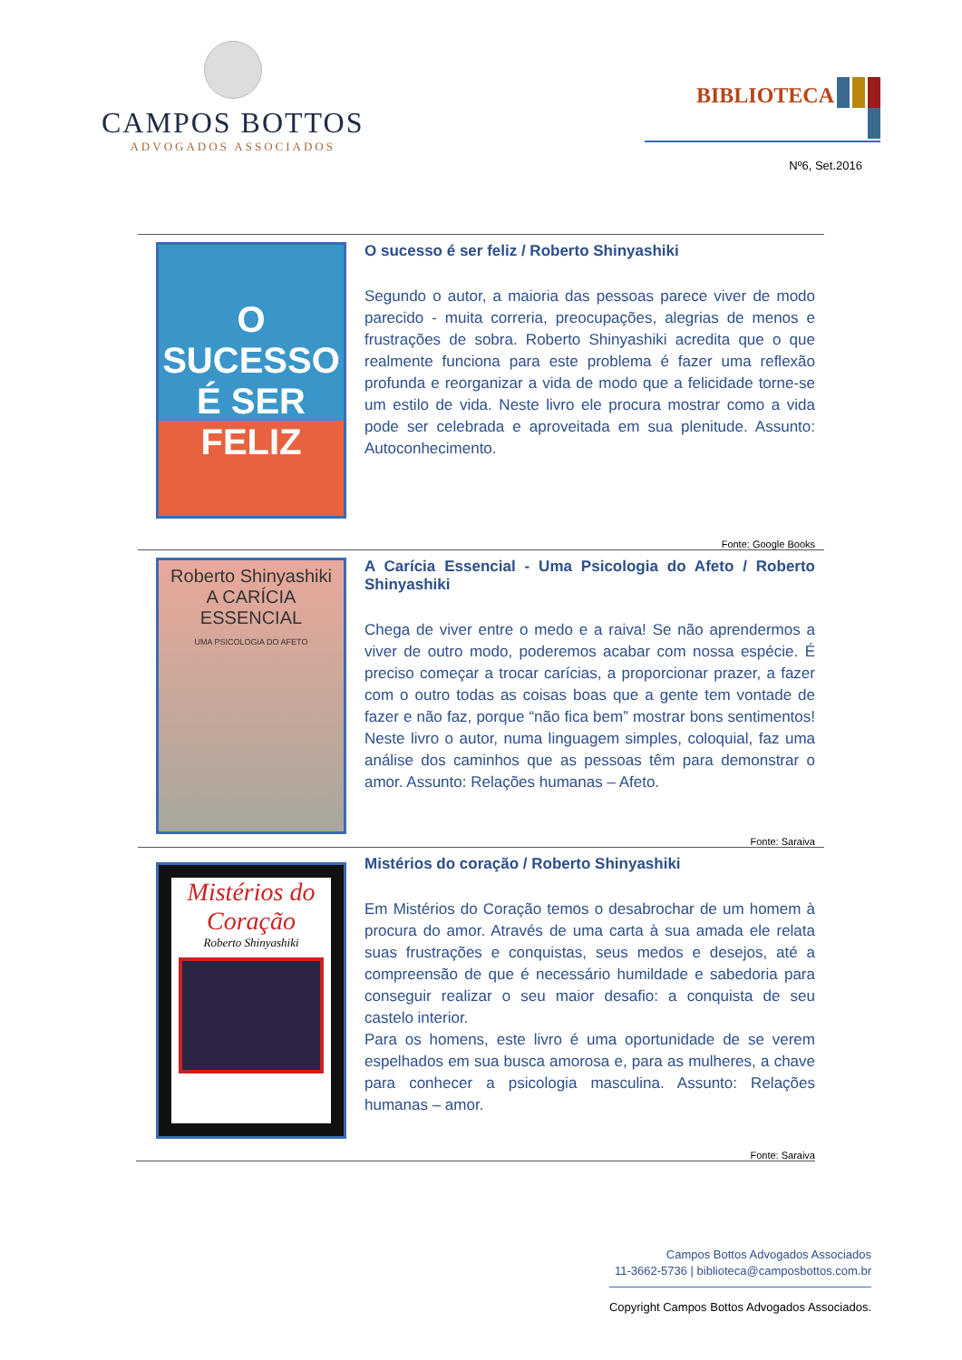CAMPOS BOTTOS
ADVOGADOS ASSOCIADOS
BIBLIOTECA
Nº6, Set.2016
O SUCESSO É SER FELIZ
O sucesso é ser feliz / Roberto Shinyashiki
Segundo o autor, a maioria das pessoas parece viver de modo parecido - muita correria, preocupações, alegrias de menos e frustrações de sobra. Roberto Shinyashiki acredita que o que realmente funciona para este problema é fazer uma reflexão profunda e reorganizar a vida de modo que a felicidade torne-se um estilo de vida. Neste livro ele procura mostrar como a vida pode ser celebrada e aproveitada em sua plenitude. Assunto: Autoconhecimento.
Fonte: Google Books
Roberto Shinyashiki
A CARÍCIA ESSENCIAL
UMA PSICOLOGIA DO AFETO
A Carícia Essencial - Uma Psicologia do Afeto / Roberto Shinyashiki
Chega de viver entre o medo e a raiva! Se não aprendermos a viver de outro modo, poderemos acabar com nossa espécie. É preciso começar a trocar carícias, a proporcionar prazer, a fazer com o outro todas as coisas boas que a gente tem vontade de fazer e não faz, porque “não fica bem” mostrar bons sentimentos! Neste livro o autor, numa linguagem simples, coloquial, faz uma análise dos caminhos que as pessoas têm para demonstrar o amor. Assunto: Relações humanas – Afeto.
Fonte: Saraiva
Mistérios do Coração
Roberto Shinyashiki
Mistérios do coração / Roberto Shinyashiki
Em Mistérios do Coração temos o desabrochar de um homem à procura do amor. Através de uma carta à sua amada ele relata suas frustrações e conquistas, seus medos e desejos, até a compreensão de que é necessário humildade e sabedoria para conseguir realizar o seu maior desafio: a conquista de seu castelo interior.
Para os homens, este livro é uma oportunidade de se verem espelhados em sua busca amorosa e, para as mulheres, a chave para conhecer a psicologia masculina. Assunto: Relações humanas – amor.
Fonte: Saraiva
Campos Bottos Advogados Associados
11-3662-5736 | biblioteca@camposbottos.com.br
Copyright Campos Bottos Advogados Associados.